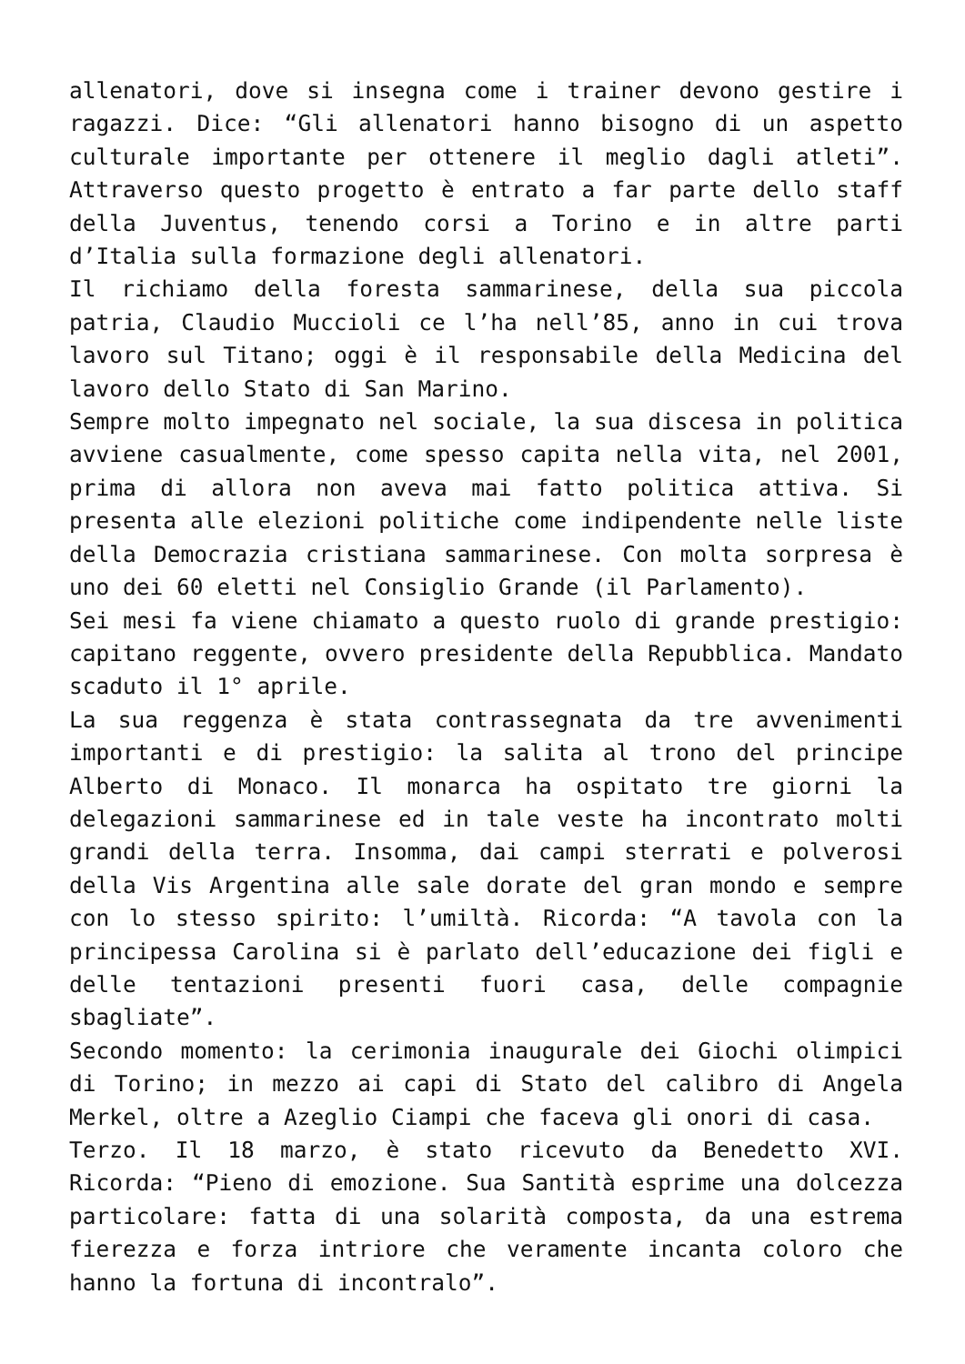allenatori, dove si insegna come i trainer devono gestire i ragazzi. Dice: “Gli allenatori hanno bisogno di un aspetto culturale importante per ottenere il meglio dagli atleti”. Attraverso questo progetto è entrato a far parte dello staff della Juventus, tenendo corsi a Torino e in altre parti d’Italia sulla formazione degli allenatori.
Il richiamo della foresta sammarinese, della sua piccola patria, Claudio Muccioli ce l’ha nell’85, anno in cui trova lavoro sul Titano; oggi è il responsabile della Medicina del lavoro dello Stato di San Marino.
Sempre molto impegnato nel sociale, la sua discesa in politica avviene casualmente, come spesso capita nella vita, nel 2001, prima di allora non aveva mai fatto politica attiva. Si presenta alle elezioni politiche come indipendente nelle liste della Democrazia cristiana sammarinese. Con molta sorpresa è uno dei 60 eletti nel Consiglio Grande (il Parlamento).
Sei mesi fa viene chiamato a questo ruolo di grande prestigio: capitano reggente, ovvero presidente della Repubblica. Mandato scaduto il 1° aprile.
La sua reggenza è stata contrassegnata da tre avvenimenti importanti e di prestigio: la salita al trono del principe Alberto di Monaco. Il monarca ha ospitato tre giorni la delegazioni sammarinese ed in tale veste ha incontrato molti grandi della terra. Insomma, dai campi sterrati e polverosi della Vis Argentina alle sale dorate del gran mondo e sempre con lo stesso spirito: l’umiltà. Ricorda: “A tavola con la principessa Carolina si è parlato dell’educazione dei figli e delle tentazioni presenti fuori casa, delle compagnie sbagliate”.
Secondo momento: la cerimonia inaugurale dei Giochi olimpici di Torino; in mezzo ai capi di Stato del calibro di Angela Merkel, oltre a Azeglio Ciampi che faceva gli onori di casa.
Terzo. Il 18 marzo, è stato ricevuto da Benedetto XVI. Ricorda: “Pieno di emozione. Sua Santità esprime una dolcezza particolare: fatta di una solarità composta, da una estrema fierezza e forza intriore che veramente incanta coloro che hanno la fortuna di incontralo”.